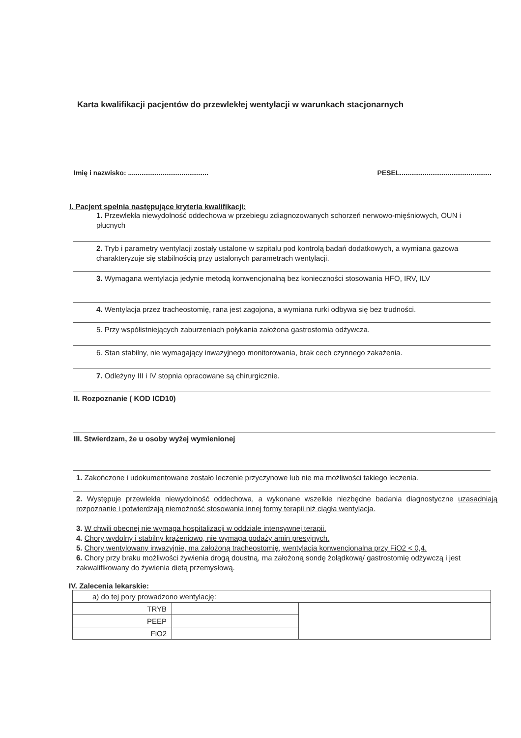Karta kwalifikacji pacjentów do przewlekłej wentylacji w warunkach stacjonarnych
Imię i nazwisko: .......................................... PESEL................................................
I. Pacjent spełnia następujące kryteria kwalifikacji:
1. Przewlekła niewydolność oddechowa w przebiegu zdiagnozowanych schorzeń nerwowo-mięśniowych, OUN i płucnych
2. Tryb i parametry wentylacji zostały ustalone w szpitalu pod kontrolą badań dodatkowych, a wymiana gazowa charakteryzuje się stabilnością przy ustalonych parametrach wentylacji.
3. Wymagana wentylacja jedynie metodą konwencjonalną bez konieczności stosowania HFO, IRV, ILV
4. Wentylacja przez tracheostomię, rana jest zagojona, a wymiana rurki odbywa się bez trudności.
5. Przy współistniejących zaburzeniach połykania założona gastrostomia odżywcza.
6. Stan stabilny, nie wymagający inwazyjnego monitorowania, brak cech czynnego zakażenia.
7. Odleżyny III i IV stopnia opracowane są chirurgicznie.
II. Rozpoznanie ( KOD ICD10)
III. Stwierdzam, że u osoby wyżej wymienionej
1. Zakończone i udokumentowane zostało leczenie przyczynowe lub nie ma możliwości takiego leczenia.
2. Występuje przewlekła niewydolność oddechowa, a wykonane wszelkie niezbędne badania diagnostyczne uzasadniają rozpoznanie i potwierdzają niemożność stosowania innej formy terapii niż ciągła wentylacja.
3. W chwili obecnej nie wymaga hospitalizacji w oddziale intensywnej terapii.
4. Chory wydolny i stabilny krążeniowo, nie wymaga podaży amin presyjnych.
5. Chory wentylowany inwazyjnie, ma założoną tracheostomię, wentylacja konwencjonalna przy FiO2 < 0,4.
6. Chory przy braku możliwości żywienia drogą doustną, ma założoną sondę żołądkową/ gastrostomię odżywczą i jest zakwalifikowany do żywienia dietą przemysłową.
IV. Zalecenia lekarskie:
| a) do tej pory prowadzono wentylację: | | |
| TRYB | | |
| PEEP | | |
| FiO2 | | |